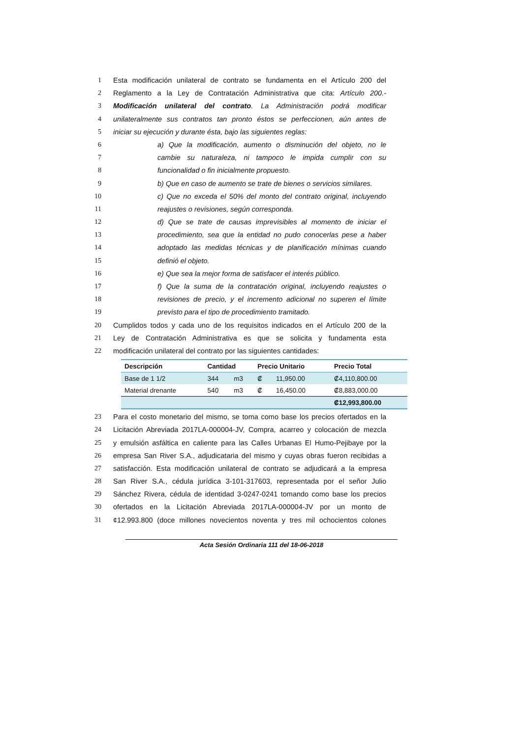1 Esta modificación unilateral de contrato se fundamenta en el Artículo 200 del
2 Reglamento a la Ley de Contratación Administrativa que cita: Artículo 200.-
3 Modificación unilateral del contrato. La Administración podrá modificar
4 unilateralmente sus contratos tan pronto éstos se perfeccionen, aún antes de
5 iniciar su ejecución y durante ésta, bajo las siguientes reglas:
6 a) Que la modificación, aumento o disminución del objeto, no le
7 cambie su naturaleza, ni tampoco le impida cumplir con su
8 funcionalidad o fin inicialmente propuesto.
9 b) Que en caso de aumento se trate de bienes o servicios similares.
10 c) Que no exceda el 50% del monto del contrato original, incluyendo
11 reajustes o revisiones, según corresponda.
12 d) Que se trate de causas imprevisibles al momento de iniciar el
13 procedimiento, sea que la entidad no pudo conocerlas pese a haber
14 adoptado las medidas técnicas y de planificación mínimas cuando
15 definió el objeto.
16 e) Que sea la mejor forma de satisfacer el interés público.
17 f) Que la suma de la contratación original, incluyendo reajustes o
18 revisiones de precio, y el incremento adicional no superen el límite
19 previsto para el tipo de procedimiento tramitado.
20 Cumplidos todos y cada uno de los requisitos indicados en el Artículo 200 de la
21 Ley de Contratación Administrativa es que se solicita y fundamenta esta
22 modificación unilateral del contrato por las siguientes cantidades:
| Descripción | Cantidad | | Precio Unitario | | Precio Total |
| --- | --- | --- | --- | --- | --- |
| Base de 1 1/2 | 344 | m3 | ₡ | 11,950.00 | ₡4,110,800.00 |
| Material drenante | 540 | m3 | ₡ | 16,450.00 | ₡8,883,000.00 |
| | | | | | ₡12,993,800.00 |
23 Para el costo monetario del mismo, se toma como base los precios ofertados en la
24 Licitación Abreviada 2017LA-000004-JV, Compra, acarreo y colocación de mezcla
25 y emulsión asfáltica en caliente para las Calles Urbanas El Humo-Pejibaye por la
26 empresa San River S.A., adjudicataria del mismo y cuyas obras fueron recibidas a
27 satisfacción. Esta modificación unilateral de contrato se adjudicará a la empresa
28 San River S.A., cédula jurídica 3-101-317603, representada por el señor Julio
29 Sánchez Rivera, cédula de identidad 3-0247-0241 tomando como base los precios
30 ofertados en la Licitación Abreviada 2017LA-000004-JV por un monto de
31 ¢12.993.800 (doce millones novecientos noventa y tres mil ochocientos colones
Acta Sesión Ordinaria 111 del 18-06-2018